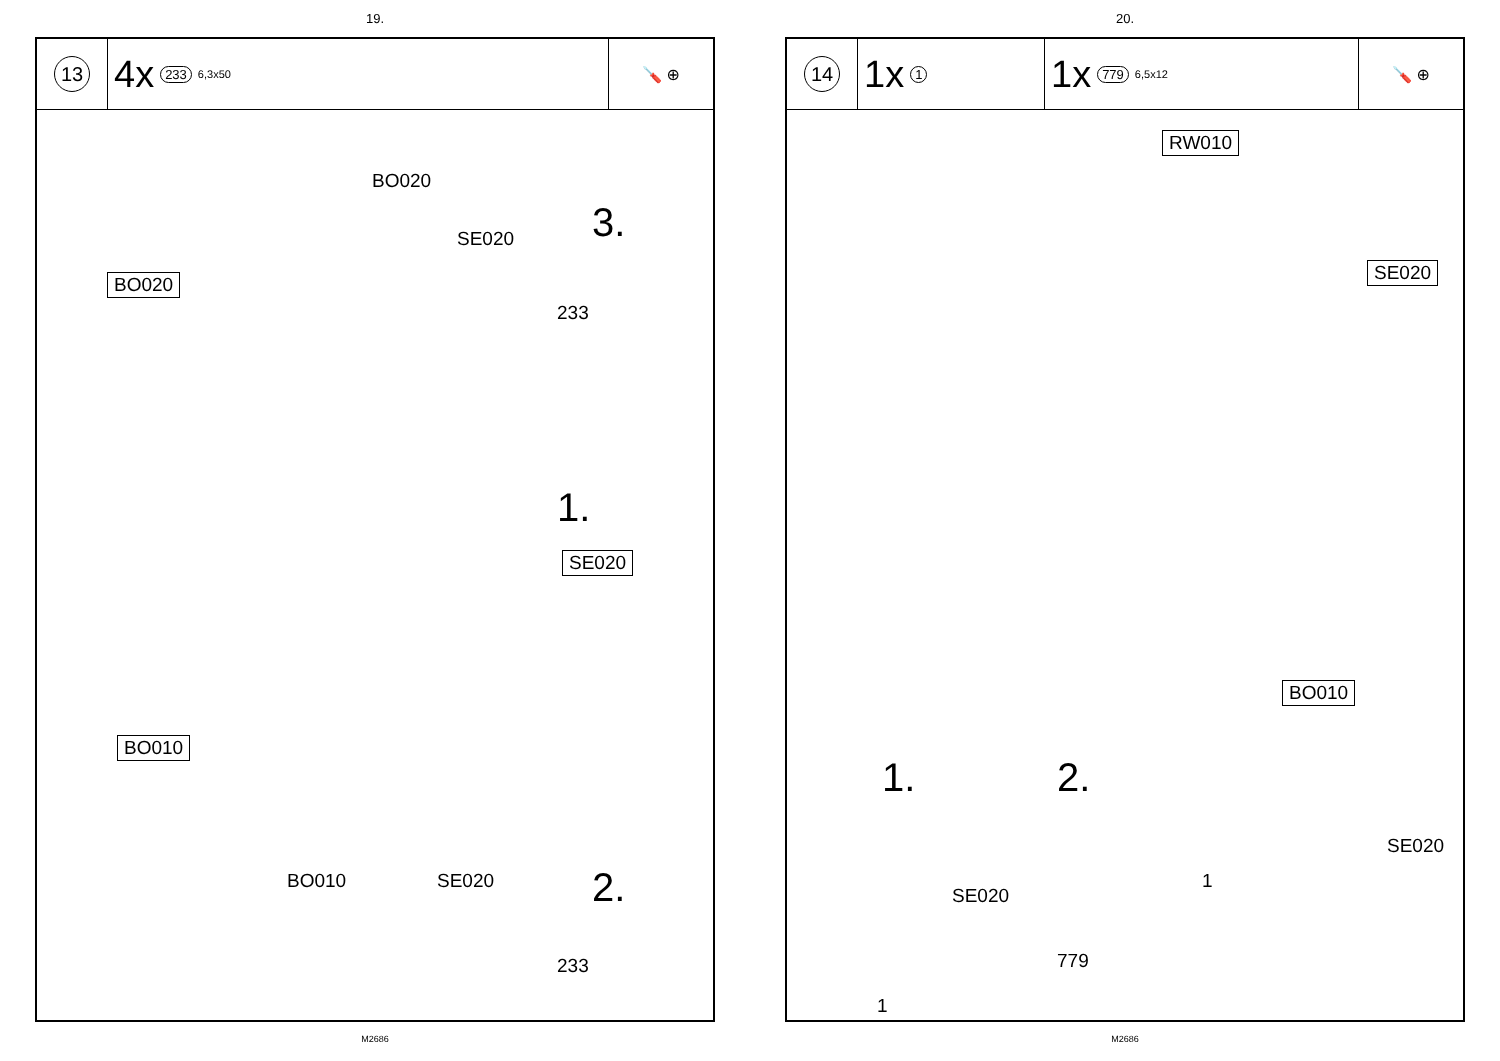19.
13
4x 233 6,3x50
🪛 ⊕
BO020
3.
SE020
BO020
233
1.
SE020
BO010
2.
BO010 SE020
233
M2686
20.
14
1x 1
1x 779 6,5x12
🪛 ⊕
RW010
SE020
BO010
1. 2.
SE020
SE020
1
779
1
M2686